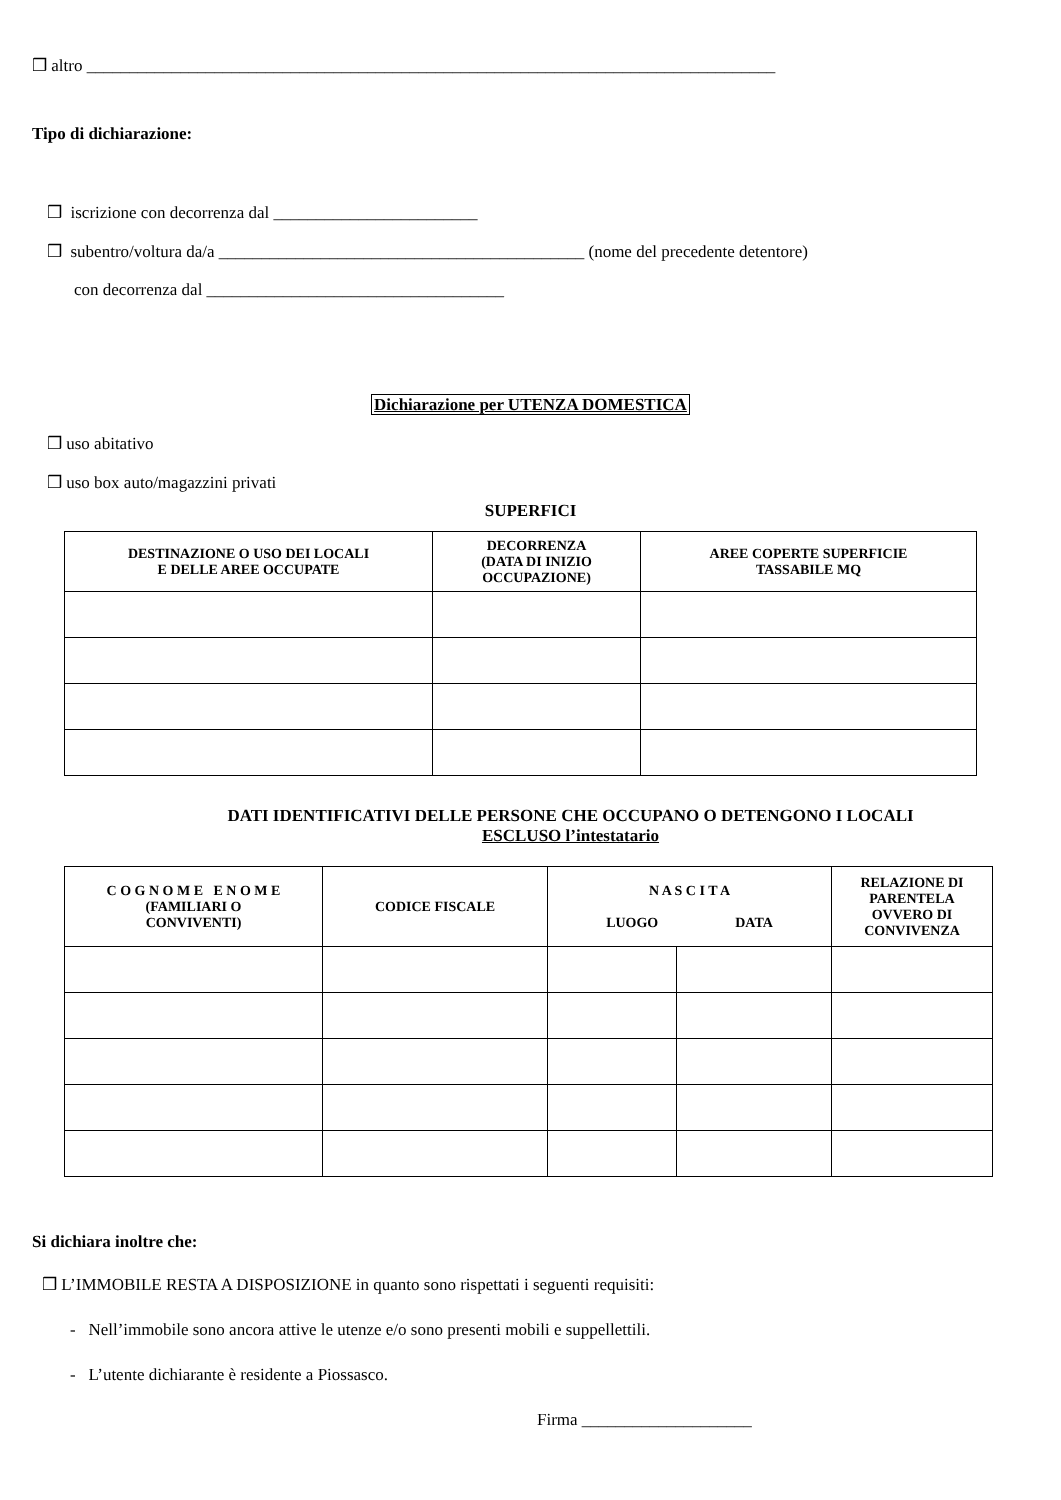❒ altro _________________________________________________________________________________
Tipo di dichiarazione:
❒ iscrizione con decorrenza dal ________________________
❒ subentro/voltura da/a ___________________________________________ (nome del precedente detentore)
con decorrenza dal ___________________________________
Dichiarazione per UTENZA DOMESTICA
❒ uso abitativo
❒ uso box auto/magazzini privati
SUPERFICI
| DESTINAZIONE O USO DEI LOCALI E DELLE AREE OCCUPATE | DECORRENZA (DATA DI INIZIO OCCUPAZIONE) | AREE COPERTE SUPERFICIE TASSABILE MQ |
| --- | --- | --- |
DATI IDENTIFICATIVI DELLE PERSONE CHE OCCUPANO O DETENGONO I LOCALI
ESCLUSO l’intestatario
| C O G N O M E E N O M E (FAMILIARI O CONVIVENTI) | CODICE FISCALE | N A S C I T A LUOGO DATA | | RELAZIONE DI PARENTELA OVVERO DI CONVIVENZA |
| --- | --- | --- | --- | --- |
Si dichiara inoltre che:
❒ L’IMMOBILE RESTA A DISPOSIZIONE in quanto sono rispettati i seguenti requisiti:
- Nell’immobile sono ancora attive le utenze e/o sono presenti mobili e suppellettili.
- L’utente dichiarante è residente a Piossasco.
Firma ____________________